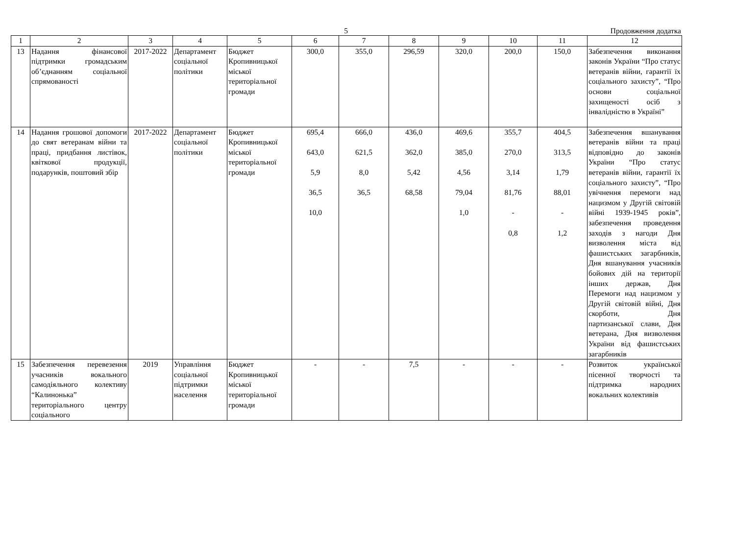5
Продовження додатка
| 1 | 2 | 3 | 4 | 5 | 6 | 7 | 8 | 9 | 10 | 11 | 12 |
| --- | --- | --- | --- | --- | --- | --- | --- | --- | --- | --- | --- |
| 13 | Надання фінансової підтримки громадським об’єднанням соціальної спрямованості | 2017-2022 | Департамент соціальної політики | Бюджет Кропивницької міської територіальної громади | 300,0 | 355,0 | 296,59 | 320,0 | 200,0 | 150,0 | Забезпечення виконання законів України “Про статус ветеранів війни, гарантії їх соціального захисту”, “Про основи соціальної захищеності осіб з інвалідністю в Україні” |
| 14 | Надання грошової допомоги до свят ветеранам війни та праці, придбання листівок, квіткової продукції, подарунків, поштовий збір | 2017-2022 | Департамент соціальної політики | Бюджет Кропивницької міської територіальної громади | 695,4 643,0 5,9 36,5 10,0 | 666,0 621,5 8,0 36,5 | 436,0 362,0 5,42 68,58 | 469,6 385,0 4,56 79,04 1,0 | 355,7 270,0 3,14 81,76 - 0,8 | 404,5 313,5 1,79 88,01 - 1,2 | Забезпечення вшанування ветеранів війни та праці відповідно до законів України “Про статус ветеранів війни, гарантії їх соціального захисту”, “Про увічнення перемоги над нацизмом у Другій світовій війні 1939-1945 років”, забезпечення проведення заходів з нагоди Дня визволення міста від фашистських загарбників, Дня вшанування учасників бойових дій на території інших держав, Дня Перемоги над нацизмом у Другій світовій війні, Дня скорботи, Дня партизанської слави, Дня ветерана, Дня визволення України від фашистських загарбників |
| 15 | Забезпечення перевезення учасників вокального самодіяльного колективу “Калинонька” територіального центру соціального | 2019 | Управління соціальної підтримки населення | Бюджет Кропивницької міської територіальної громади | - | - | 7,5 | - | - | - | Розвиток української пісенної творчості та підтримка народних вокальних колективів |